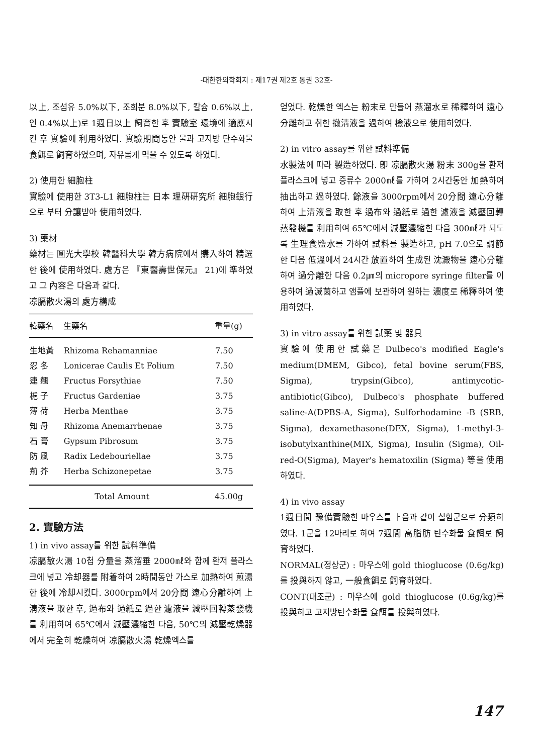-대한한의학회지 : 제17권 제2호 통권 32호-
以上, 조섬유 5.0%以下, 조회분 8.0%以下, 칼슘 0.6%以上, 인 0.4%以上)로 1週日以上 飼育한 후 實驗室 環境에 適應시킨 후 實驗에 利用하였다. 實驗期間동안 물과 고지방 탄수화물 食餌로 飼育하였으며, 자유롭게 먹을 수 있도록 하였다.
2) 使用한 細胞柱
實驗에 使用한 3T3-L1 細胞柱는 日本 理硏硏究所 細胞銀行으로 부터 分讓받아 使用하였다.
3) 藥材
藥材는 圓光大學校 韓醫科大學 韓方病院에서 購入하여 精選한 後에 使用하였다. 處方은 『東醫壽世保元』 21)에 準하였고 그 內容은 다음과 같다.
凉膈散火湯의 處方構成
| 韓藥名 | 生藥名 | 重量(g) |
| --- | --- | --- |
| 生地黃 | Rhizoma Rehamanniae | 7.50 |
| 忍 冬 | Lonicerae Caulis Et Folium | 7.50 |
| 連 翹 | Fructus Forsythiae | 7.50 |
| 梔 子 | Fructus Gardeniae | 3.75 |
| 薄 荷 | Herba Menthae | 3.75 |
| 知 母 | Rhizoma Anemarrhenae | 3.75 |
| 石 膏 | Gypsum Pibrosum | 3.75 |
| 防 風 | Radix Ledebouriellae | 3.75 |
| 荊 芥 | Herba Schizonepetae | 3.75 |
| Total Amount | | 45.00g |
2. 實驗方法
1) in vivo assay를 위한 試料準備
凉膈散火湯 10첩 分量을 蒸溜垂 2000㎖와 함께 환저 플라스크에 넣고 冷却器를 附着하여 2時間동안 가스로 加熱하여 煎湯한 後에 冷却시켰다. 3000rpm에서 20分間 遠心分離하여 上淸液을 取한 후, 過布와 過紙로 過한 濾液을 減壓回轉蒸發機를 利用하여 65℃에서 減壓濃縮한 다음, 50℃의 減壓乾燥器에서 完全히 乾燥하여 凉膈散火湯 乾燥엑스를
얻었다. 乾燥한 엑스는 粉末로 만들어 蒸溜水로 稀釋하여 遠心分離하고 취한 撤淸液을 過하여 檢液으로 使用하였다.
2) in vitro assay를 위한 試料準備
水製法에 따라 製造하였다. 卽 凉膈散火湯 粉末 300g을 환저 플라스크에 넣고 증류수 2000㎖를 가하여 2시간동안 加熱하여 抽出하고 過하였다. 餘液을 3000rpm에서 20分間 遠心分離하여 上淸液을 取한 후 過布와 過紙로 過한 濾液을 減壓回轉蒸發機를 利用하여 65℃에서 減壓濃縮한 다음 300㎖가 되도록 生理食鹽水를 가하여 試料를 製造하고, pH 7.0으로 調節한 다음 低溫에서 24시간 放置하여 生成된 沈澱物을 遠心分離하여 過分離한 다음 0.2㎛의 micropore syringe filter를 이용하여 過滅菌하고 앰플에 보관하여 원하는 濃度로 稀釋하여 使用하였다.
3) in vitro assay를 위한 試藥 및 器具
實驗에 使用한 試藥은 Dulbeco's modified Eagle's medium(DMEM, Gibco), fetal bovine serum(FBS, Sigma), trypsin(Gibco), antimycotic-antibiotic(Gibco), Dulbeco's phosphate buffered saline-A(DPBS-A, Sigma), Sulforhodamine -B (SRB, Sigma), dexamethasone(DEX, Sigma), 1-methyl-3-isobutylxanthine(MIX, Sigma), Insulin (Sigma), Oil-red-O(Sigma), Mayer's hematoxilin (Sigma) 等을 使用하였다.
4) in vivo assay
1週日間 豫備實驗한 마우스를 ㅏ음과 같이 실험군으로 分類하였다. 1군을 12마리로 하여 7週間 高脂肪 탄수화물 食餌로 飼育하였다.
NORMAL(정상군) : 마우스에 gold thioglucose (0.6g/kg)를 投與하지 않고, 一般食餌로 飼育하였다.
CONT(대조군) : 마우스에 gold thioglucose (0.6g/kg)를 投與하고 고지방탄수화물 食餌를 投與하였다.
147